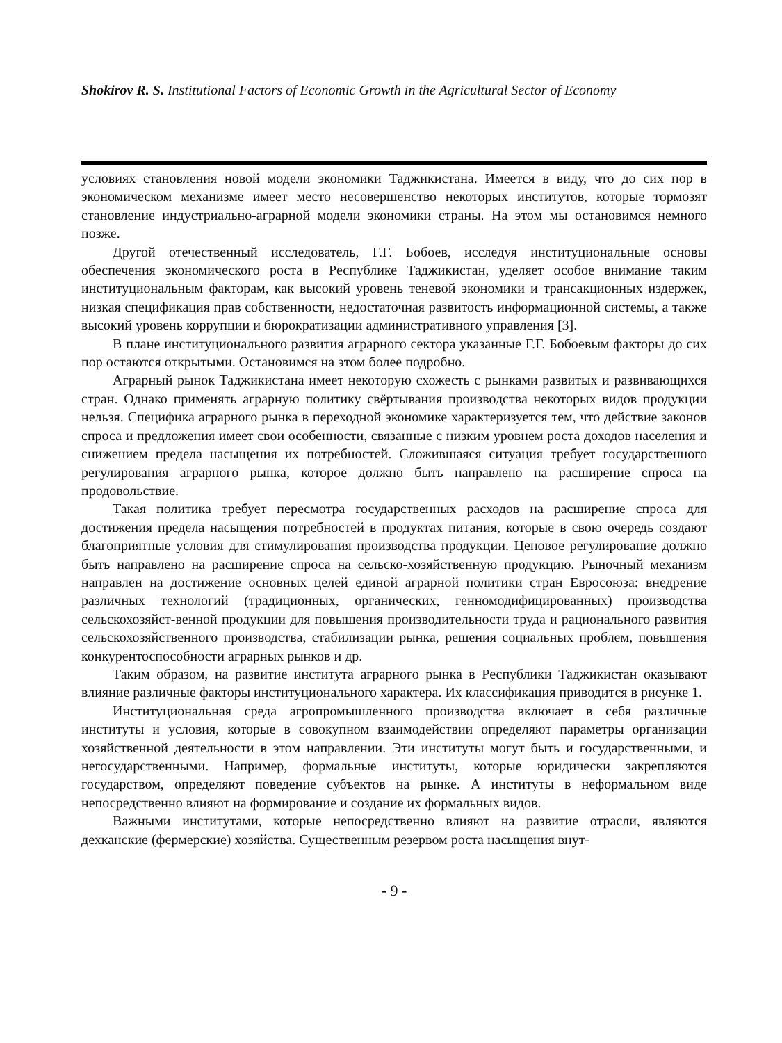Shokirov R. S. Institutional Factors of Economic Growth in the Agricultural Sector of Economy
условиях становления новой модели экономики Таджикистана. Имеется в виду, что до сих пор в экономическом механизме имеет место несовершенство некоторых институтов, которые тормозят становление индустриально-аграрной модели экономики страны. На этом мы остановимся немного позже.
Другой отечественный исследователь, Г.Г. Бобоев, исследуя институциональные основы обеспечения экономического роста в Республике Таджикистан, уделяет особое внимание таким институциональным факторам, как высокий уровень теневой экономики и трансакционных издержек, низкая спецификация прав собственности, недостаточная развитость информационной системы, а также высокий уровень коррупции и бюрократизации административного управления [3].
В плане институционального развития аграрного сектора указанные Г.Г. Бобоевым факторы до сих пор остаются открытыми. Остановимся на этом более подробно.
Аграрный рынок Таджикистана имеет некоторую схожесть с рынками развитых и развивающихся стран. Однако применять аграрную политику свёртывания производства некоторых видов продукции нельзя. Специфика аграрного рынка в переходной экономике характеризуется тем, что действие законов спроса и предложения имеет свои особенности, связанные с низким уровнем роста доходов населения и снижением предела насыщения их потребностей. Сложившаяся ситуация требует государственного регулирования аграрного рынка, которое должно быть направлено на расширение спроса на продовольствие.
Такая политика требует пересмотра государственных расходов на расширение спроса для достижения предела насыщения потребностей в продуктах питания, которые в свою очередь создают благоприятные условия для стимулирования производства продукции. Ценовое регулирование должно быть направлено на расширение спроса на сельско-хозяйственную продукцию. Рыночный механизм направлен на достижение основных целей единой аграрной политики стран Евросоюза: внедрение различных технологий (традиционных, органических, генномодифицированных) производства сельскохозяйст-венной продукции для повышения производительности труда и рационального развития сельскохозяйственного производства, стабилизации рынка, решения социальных проблем, повышения конкурентоспособности аграрных рынков и др.
Таким образом, на развитие института аграрного рынка в Республики Таджикистан оказывают влияние различные факторы институционального характера. Их классификация приводится в рисунке 1.
Институциональная среда агропромышленного производства включает в себя различные институты и условия, которые в совокупном взаимодействии определяют параметры организации хозяйственной деятельности в этом направлении. Эти институты могут быть и государственными, и негосударственными. Например, формальные институты, которые юридически закрепляются государством, определяют поведение субъектов на рынке. А институты в неформальном виде непосредственно влияют на формирование и создание их формальных видов.
Важными институтами, которые непосредственно влияют на развитие отрасли, являются дехканские (фермерские) хозяйства. Существенным резервом роста насыщения внут-
- 9 -